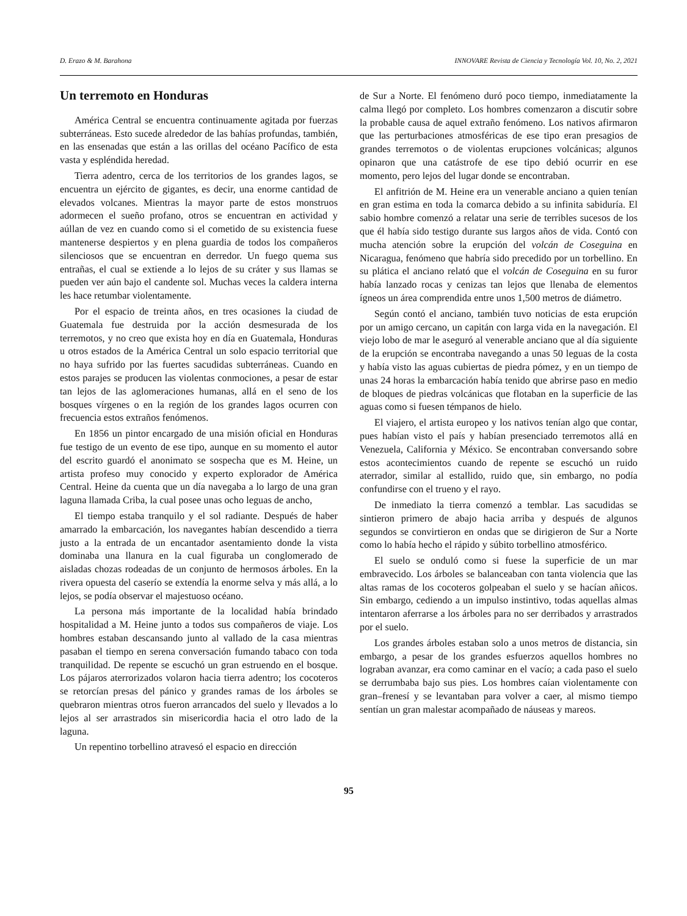D. Erazo & M. Barahona INNOVARE Revista de Ciencia y Tecnología Vol. 10, No. 2, 2021
Un terremoto en Honduras
América Central se encuentra continuamente agitada por fuerzas subterráneas. Esto sucede alrededor de las bahías profundas, también, en las ensenadas que están a las orillas del océano Pacífico de esta vasta y espléndida heredad.
Tierra adentro, cerca de los territorios de los grandes lagos, se encuentra un ejército de gigantes, es decir, una enorme cantidad de elevados volcanes. Mientras la mayor parte de estos monstruos adormecen el sueño profano, otros se encuentran en actividad y aúllan de vez en cuando como si el cometido de su existencia fuese mantenerse despiertos y en plena guardia de todos los compañeros silenciosos que se encuentran en derredor. Un fuego quema sus entrañas, el cual se extiende a lo lejos de su cráter y sus llamas se pueden ver aún bajo el candente sol. Muchas veces la caldera interna les hace retumbar violentamente.
Por el espacio de treinta años, en tres ocasiones la ciudad de Guatemala fue destruida por la acción desmesurada de los terremotos, y no creo que exista hoy en día en Guatemala, Honduras u otros estados de la América Central un solo espacio territorial que no haya sufrido por las fuertes sacudidas subterráneas. Cuando en estos parajes se producen las violentas conmociones, a pesar de estar tan lejos de las aglomeraciones humanas, allá en el seno de los bosques vírgenes o en la región de los grandes lagos ocurren con frecuencia estos extraños fenómenos.
En 1856 un pintor encargado de una misión oficial en Honduras fue testigo de un evento de ese tipo, aunque en su momento el autor del escrito guardó el anonimato se sospecha que es M. Heine, un artista profeso muy conocido y experto explorador de América Central. Heine da cuenta que un día navegaba a lo largo de una gran laguna llamada Criba, la cual posee unas ocho leguas de ancho,
El tiempo estaba tranquilo y el sol radiante. Después de haber amarrado la embarcación, los navegantes habían descendido a tierra justo a la entrada de un encantador asentamiento donde la vista dominaba una llanura en la cual figuraba un conglomerado de aisladas chozas rodeadas de un conjunto de hermosos árboles. En la rivera opuesta del caserío se extendía la enorme selva y más allá, a lo lejos, se podía observar el majestuoso océano.
La persona más importante de la localidad había brindado hospitalidad a M. Heine junto a todos sus compañeros de viaje. Los hombres estaban descansando junto al vallado de la casa mientras pasaban el tiempo en serena conversación fumando tabaco con toda tranquilidad. De repente se escuchó un gran estruendo en el bosque. Los pájaros aterrorizados volaron hacia tierra adentro; los cocoteros se retorcían presas del pánico y grandes ramas de los árboles se quebraron mientras otros fueron arrancados del suelo y llevados a lo lejos al ser arrastrados sin misericordia hacia el otro lado de la laguna.
Un repentino torbellino atravesó el espacio en dirección
de Sur a Norte. El fenómeno duró poco tiempo, inmediatamente la calma llegó por completo. Los hombres comenzaron a discutir sobre la probable causa de aquel extraño fenómeno. Los nativos afirmaron que las perturbaciones atmosféricas de ese tipo eran presagios de grandes terremotos o de violentas erupciones volcánicas; algunos opinaron que una catástrofe de ese tipo debió ocurrir en ese momento, pero lejos del lugar donde se encontraban.
El anfitrión de M. Heine era un venerable anciano a quien tenían en gran estima en toda la comarca debido a su infinita sabiduría. El sabio hombre comenzó a relatar una serie de terribles sucesos de los que él había sido testigo durante sus largos años de vida. Contó con mucha atención sobre la erupción del volcán de Coseguina en Nicaragua, fenómeno que habría sido precedido por un torbellino. En su plática el anciano relató que el volcán de Coseguina en su furor había lanzado rocas y cenizas tan lejos que llenaba de elementos ígneos un área comprendida entre unos 1,500 metros de diámetro.
Según contó el anciano, también tuvo noticias de esta erupción por un amigo cercano, un capitán con larga vida en la navegación. El viejo lobo de mar le aseguró al venerable anciano que al día siguiente de la erupción se encontraba navegando a unas 50 leguas de la costa y había visto las aguas cubiertas de piedra pómez, y en un tiempo de unas 24 horas la embarcación había tenido que abrirse paso en medio de bloques de piedras volcánicas que flotaban en la superficie de las aguas como si fuesen témpanos de hielo.
El viajero, el artista europeo y los nativos tenían algo que contar, pues habían visto el país y habían presenciado terremotos allá en Venezuela, California y México. Se encontraban conversando sobre estos acontecimientos cuando de repente se escuchó un ruido aterrador, similar al estallido, ruido que, sin embargo, no podía confundirse con el trueno y el rayo.
De inmediato la tierra comenzó a temblar. Las sacudidas se sintieron primero de abajo hacia arriba y después de algunos segundos se convirtieron en ondas que se dirigieron de Sur a Norte como lo había hecho el rápido y súbito torbellino atmosférico.
El suelo se onduló como si fuese la superficie de un mar embravecido. Los árboles se balanceaban con tanta violencia que las altas ramas de los cocoteros golpeaban el suelo y se hacían añicos. Sin embargo, cediendo a un impulso instintivo, todas aquellas almas intentaron aferrarse a los árboles para no ser derribados y arrastrados por el suelo.
Los grandes árboles estaban solo a unos metros de distancia, sin embargo, a pesar de los grandes esfuerzos aquellos hombres no lograban avanzar, era como caminar en el vacío; a cada paso el suelo se derrumbaba bajo sus pies. Los hombres caían violentamente con gran–frenesí y se levantaban para volver a caer, al mismo tiempo sentían un gran malestar acompañado de náuseas y mareos.
95